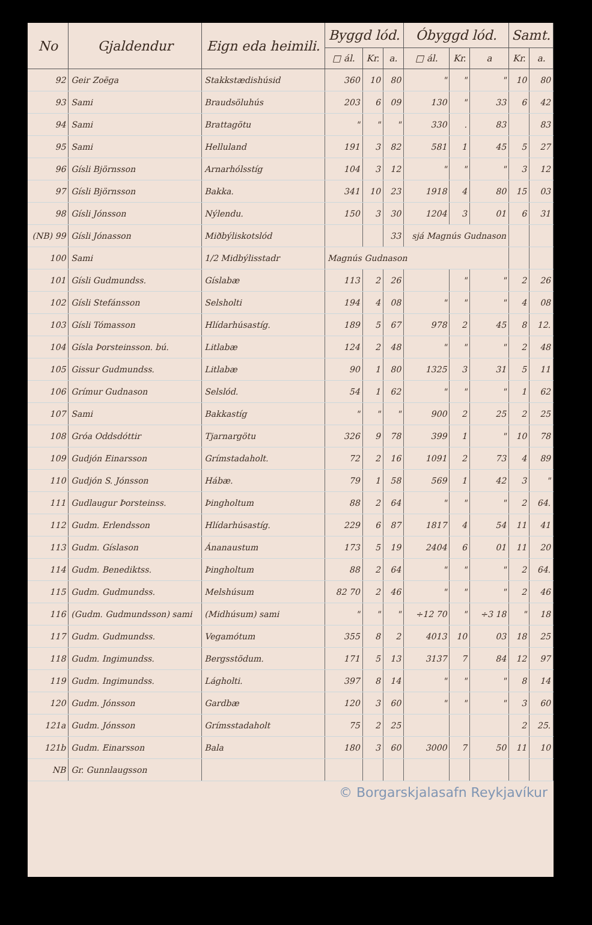| No | Gjaldendur | Eign eda heimili. | Byggd lód. | | | Óbyggd lód. | | | Samt. | |
| --- | --- | --- | --- | --- | --- | --- | --- | --- | --- | --- |
| | | | □ ál. | Kr. | a. | □ ál. | Kr. | a | Kr. | a. |
| 92 | Geir Zoëga | Stakkstædishúsid | 360 | 10 | 80 | " | " | " | 10 | 80 |
| 93 | Sami | Braudsöluhús | 203 | 6 | 09 | 130 | " | 33 | 6 | 42 |
| 94 | Sami | Brattagötu | " | " | " | 330 | . | 83 | | 83 |
| 95 | Sami | Helluland | 191 | 3 | 82 | 581 | 1 | 45 | 5 | 27 |
| 96 | Gísli Björnsson | Arnarhólsstíg | 104 | 3 | 12 | " | " | " | 3 | 12 |
| 97 | Gísli Björnsson | Bakka. | 341 | 10 | 23 | 1918 | 4 | 80 | 15 | 03 |
| 98 | Gísli Jónsson | Nýlendu. | 150 | 3 | 30 | 1204 | 3 | 01 | 6 | 31 |
| (NB) 99 | Gísli Jónasson | Miðbýliskotslód | | | 33 | sjá Magnús Gudnason | | | | |
| 100 | Sami | 1/2 Midbýlisstadr | Magnús Gudnason | | | | | | | |
| 101 | Gísli Gudmundss. | Gíslabæ | 113 | 2 | 26 | | " | " | 2 | 26 |
| 102 | Gísli Stefánsson | Selsholti | 194 | 4 | 08 | " | " | " | 4 | 08 |
| 103 | Gísli Tómasson | Hlídarhúsastíg. | 189 | 5 | 67 | 978 | 2 | 45 | 8 | 12. |
| 104 | Gísla Þorsteinsson. bú. | Litlabæ | 124 | 2 | 48 | " | " | " | 2 | 48 |
| 105 | Gissur Gudmundss. | Litlabæ | 90 | 1 | 80 | 1325 | 3 | 31 | 5 | 11 |
| 106 | Grímur Gudnason | Selslód. | 54 | 1 | 62 | " | " | " | 1 | 62 |
| 107 | Sami | Bakkastíg | " | " | " | 900 | 2 | 25 | 2 | 25 |
| 108 | Gróa Oddsdóttir | Tjarnargötu | 326 | 9 | 78 | 399 | 1 | " | 10 | 78 |
| 109 | Gudjón Einarsson | Grímstadaholt. | 72 | 2 | 16 | 1091 | 2 | 73 | 4 | 89 |
| 110 | Gudjón S. Jónsson | Hábæ. | 79 | 1 | 58 | 569 | 1 | 42 | 3 | " |
| 111 | Gudlaugur Þorsteinss. | Þingholtum | 88 | 2 | 64 | " | " | " | 2 | 64. |
| 112 | Gudm. Erlendsson | Hlídarhúsastíg. | 229 | 6 | 87 | 1817 | 4 | 54 | 11 | 41 |
| 113 | Gudm. Gíslason | Ánanaustum | 173 | 5 | 19 | 2404 | 6 | 01 | 11 | 20 |
| 114 | Gudm. Benediktss. | Þingholtum | 88 | 2 | 64 | " | " | " | 2 | 64. |
| 115 | Gudm. Gudmundss. | Melshúsum | 82 70 | 2 | 46 | " | " | " | 2 | 46 |
| 116 | (Gudm. Gudmundsson) sami | (Midhúsum) sami | " | " | " | ÷12 70 | " | ÷3 18 | " | 18 |
| 117 | Gudm. Gudmundss. | Vegamótum | 355 | 8 | 2 | 4013 | 10 | 03 | 18 | 25 |
| 118 | Gudm. Ingimundss. | Bergsstödum. | 171 | 5 | 13 | 3137 | 7 | 84 | 12 | 97 |
| 119 | Gudm. Ingimundss. | Lágholti. | 397 | 8 | 14 | " | " | " | 8 | 14 |
| 120 | Gudm. Jónsson | Gardbæ | 120 | 3 | 60 | " | " | " | 3 | 60 |
| 121a | Gudm. Jónsson | Grímsstadaholt | 75 | 2 | 25 | | | | 2 | 25. |
| 121b | Gudm. Einarsson | Bala | 180 | 3 | 60 | 3000 | 7 | 50 | 11 | 10 |
| NB | Gr. Gunnlaugsson | | | | | | | | | |
© Borgarskjalasafn Reykjavíkur